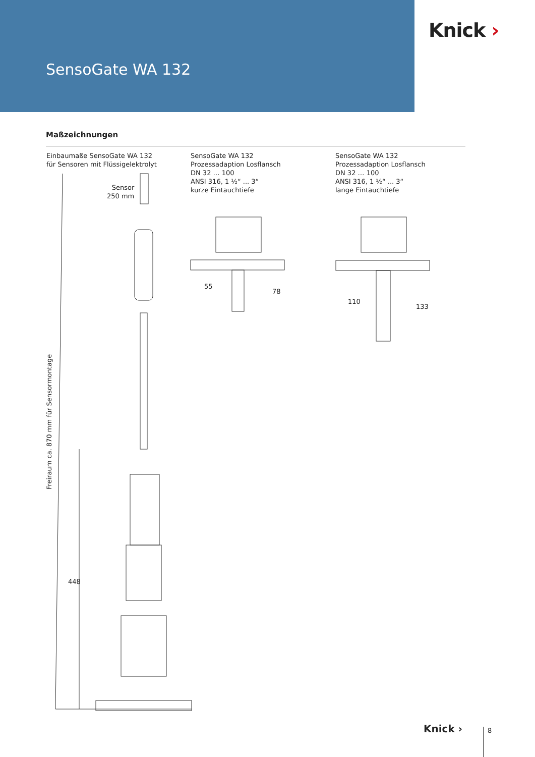SensoGate WA 132
Knick ›
Maßzeichnungen
Einbaumaße SensoGate WA 132
für Sensoren mit Flüssigelektrolyt
SensoGate WA 132
Prozessadaption Losflansch
DN 32 … 100
ANSI 316, 1 ½“ ... 3“
kurze Eintauchtiefe
SensoGate WA 132
Prozessadaption Losflansch
DN 32 … 100
ANSI 316, 1 ½“ ... 3“
lange Eintauchtiefe
Sensor
250 mm
Freiraum ca. 870 mm für Sensormontage
448
55
78
110
133
Knick › 8